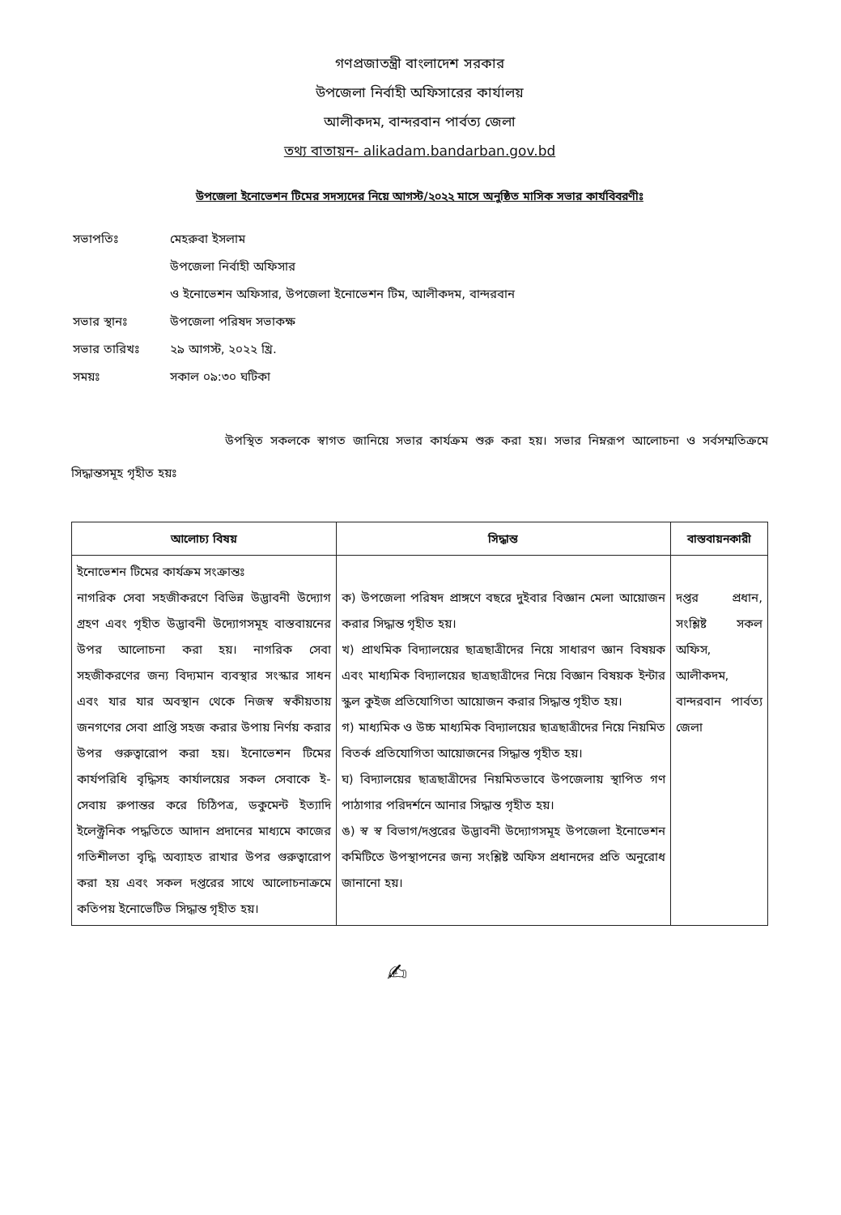গণপ্রজাতন্ত্রী বাংলাদেশ সরকার
উপজেলা নির্বাহী অফিসারের কার্যালয়
আলীকদম, বান্দরবান পার্বত্য জেলা
তথ্য বাতায়ন- alikadam.bandarban.gov.bd
উপজেলা ইনোভেশন টিমের সদস্যদের নিয়ে আগস্ট/২০২২ মাসে অনুষ্ঠিত মাসিক সভার কার্যবিবরণীঃ
| সভাপতিঃ | মেহরুবা ইসলাম |
| | উপজেলা নির্বাহী অফিসার |
| | ও ইনোভেশন অফিসার, উপজেলা ইনোভেশন টিম, আলীকদম, বান্দরবান |
| সভার স্থানঃ | উপজেলা পরিষদ সভাকক্ষ |
| সভার তারিখঃ | ২৯ আগস্ট, ২০২২ খ্রি. |
| সময়ঃ | সকাল ০৯:৩০ ঘটিকা |
উপস্থিত সকলকে স্বাগত জানিয়ে সভার কার্যক্রম শুরু করা হয়। সভার নিম্নরূপ আলোচনা ও সর্বসম্মতিক্রমে সিদ্ধান্তসমূহ গৃহীত হয়ঃ
| আলোচ্য বিষয় | সিদ্ধান্ত | বাস্তবায়নকারী |
| --- | --- | --- |
| ইনোভেশন টিমের কার্যক্রম সংক্রান্তঃ নাগরিক সেবা সহজীকরণে বিভিন্ন উদ্ভাবনী উদ্যোগ গ্রহণ এবং গৃহীত উদ্ভাবনী উদ্যোগসমূহ বাস্তবায়নের উপর আলোচনা করা হয়। নাগরিক সেবা সহজীকরণের জন্য বিদ্যমান ব্যবস্থার সংস্কার সাধন এবং যার যার অবস্থান থেকে নিজস্ব স্বকীয়তায় জনগণের সেবা প্রাপ্তি সহজ করার উপায় নির্ণয় করার উপর গুরুত্বারোপ করা হয়। ইনোভেশন টিমের কার্যপরিধি বৃদ্ধিসহ কার্যালয়ের সকল সেবাকে ই-সেবায় রুপান্তর করে চিঠিপত্র, ডকুমেন্ট ইত্যাদি ইলেক্ট্রনিক পদ্ধতিতে আদান প্রদানের মাধ্যমে কাজের গতিশীলতা বৃদ্ধি অব্যাহত রাখার উপর গুরুত্বারোপ করা হয় এবং সকল দপ্তরের সাথে আলোচনাক্রমে কতিপয় ইনোভেটিভ সিদ্ধান্ত গৃহীত হয়। | ক) উপজেলা পরিষদ প্রাঙ্গণে বছরে দুইবার বিজ্ঞান মেলা আয়োজন করার সিদ্ধান্ত গৃহীত হয়। খ) প্রাথমিক বিদ্যালয়ের ছাত্রছাত্রীদের নিয়ে সাধারণ জ্ঞান বিষয়ক এবং মাধ্যমিক বিদ্যালয়ের ছাত্রছাত্রীদের নিয়ে বিজ্ঞান বিষয়ক ইন্টার স্কুল কুইজ প্রতিযোগিতা আয়োজন করার সিদ্ধান্ত গৃহীত হয়। গ) মাধ্যমিক ও উচ্চ মাধ্যমিক বিদ্যালয়ের ছাত্রছাত্রীদের নিয়ে নিয়মিত বিতর্ক প্রতিযোগিতা আয়োজনের সিদ্ধান্ত গৃহীত হয়। ঘ) বিদ্যালয়ের ছাত্রছাত্রীদের নিয়মিতভাবে উপজেলায় স্থাপিত গণ পাঠাগার পরিদর্শনে আনার সিদ্ধান্ত গৃহীত হয়। ঙ) স্ব স্ব বিভাগ/দপ্তরের উদ্ভাবনী উদ্যোগসমূহ উপজেলা ইনোভেশন কমিটিতে উপস্থাপনের জন্য সংশ্লিষ্ট অফিস প্রধানদের প্রতি অনুরোধ জানানো হয়। | দপ্তর প্রধান, সংশ্লিষ্ট সকল অফিস, আলীকদম, বান্দরবান পার্বত্য জেলা |
✍